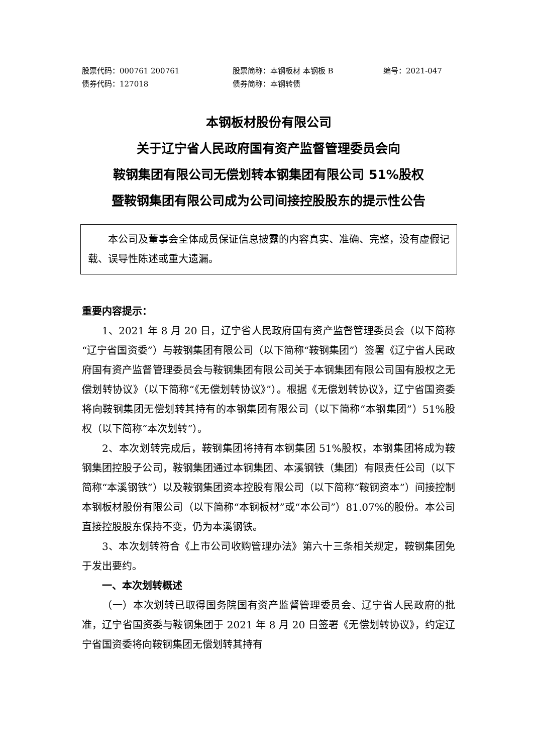股票代码：000761 200761 股票简称：本钢板材 本钢板 B 编号：2021-047
债券代码：127018 债券简称：本钢转债
本钢板材股份有限公司
关于辽宁省人民政府国有资产监督管理委员会向
鞍钢集团有限公司无偿划转本钢集团有限公司 51%股权
暨鞍钢集团有限公司成为公司间接控股股东的提示性公告
本公司及董事会全体成员保证信息披露的内容真实、准确、完整，没有虚假记载、误导性陈述或重大遗漏。
重要内容提示：
1、2021 年 8 月 20 日，辽宁省人民政府国有资产监督管理委员会（以下简称“辽宁省国资委”）与鞍钢集团有限公司（以下简称“鞍钢集团”）签署《辽宁省人民政府国有资产监督管理委员会与鞍钢集团有限公司关于本钢集团有限公司国有股权之无偿划转协议》（以下简称“《无偿划转协议》”）。根据《无偿划转协议》，辽宁省国资委将向鞍钢集团无偿划转其持有的本钢集团有限公司（以下简称“本钢集团”）51%股权（以下简称“本次划转”）。
2、本次划转完成后，鞍钢集团将持有本钢集团 51%股权，本钢集团将成为鞍钢集团控股子公司，鞍钢集团通过本钢集团、本溪钢铁（集团）有限责任公司（以下简称“本溪钢铁”）以及鞍钢集团资本控股有限公司（以下简称“鞍钢资本”）间接控制本钢板材股份有限公司（以下简称“本钢板材”或“本公司”）81.07%的股份。本公司直接控股股东保持不变，仍为本溪钢铁。
3、本次划转符合《上市公司收购管理办法》第六十三条相关规定，鞍钢集团免于发出要约。
一、本次划转概述
（一）本次划转已取得国务院国有资产监督管理委员会、辽宁省人民政府的批准，辽宁省国资委与鞍钢集团于 2021 年 8 月 20 日签署《无偿划转协议》，约定辽宁省国资委将向鞍钢集团无偿划转其持有